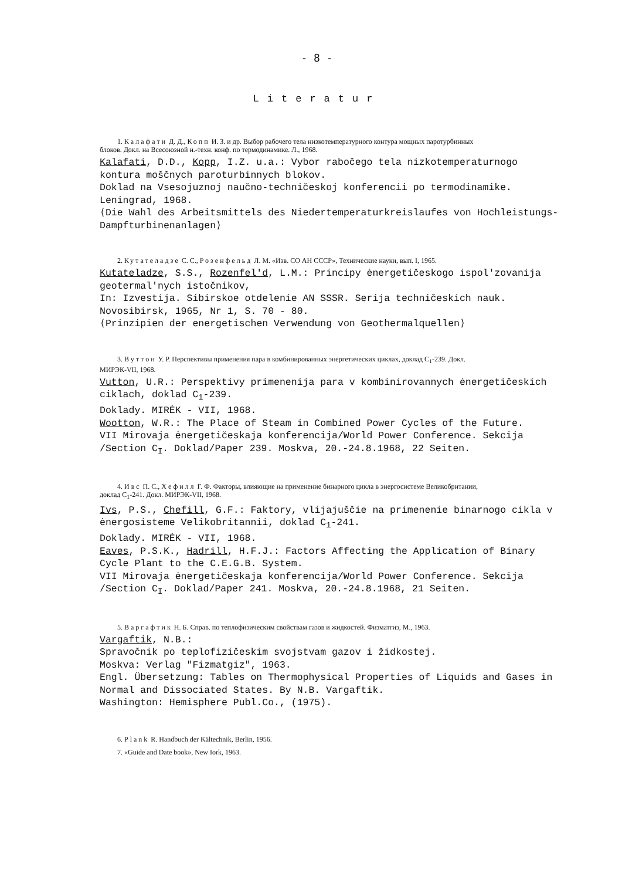- 8 -
Literatur
1. Калафати Д. Д., Копп И. З. и др. Выбор рабочего тела низкотемпературного контура мощных паротурбинных блоков. Докл. на Всесоюзной н.-техн. конф. по термодинамике. Л., 1968.
Kalafati, D.D., Kopp, I.Z. u.a.: Vybor rabočego tela nizkotemperaturnogo kontura moščnych paroturbinnych blokov.
Doklad na Vsesojuznoj naučno-techničeskoj konferencii po termodinamike. Leningrad, 1968.
⟨Die Wahl des Arbeitsmittels des Niedertemperaturkreislaufes von Hochleistungs-Dampfturbinenanlagen⟩
2. Кутателадзе С. С., Розенфельд Л. М. «Изв. СО АН СССР», Технические науки, вып. I, 1965.
Kutateladze, S.S., Rozenfel'd, L.M.: Principy ėnergetičeskogo ispol'zovanija geotermal'nych istočnikov,
In: Izvestija. Sibirskoe otdelenie AN SSSR. Serija techničeskich nauk. Novosibirsk, 1965, Nr 1, S. 70 - 80.
⟨Prinzipien der energetischen Verwendung von Geothermalquellen⟩
3. Вуттон У. Р. Перспективы применения пара в комбинированных энергетических циклах, доклад C<sub>1</sub>-239. Докл. МИРЭК-VII, 1968.
Vutton, U.R.: Perspektivy primenenija para v kombinirovannych ėnergetičeskich ciklach, doklad C<sub>1</sub>-239.
Doklady. MIRĖK - VII, 1968.
Wootton, W.R.: The Place of Steam in Combined Power Cycles of the Future.
VII Mirovaja ėnergetičeskaja konferencija/World Power Conference. Sekcija /Section C<sub>I</sub>. Doklad/Paper 239. Moskva, 20.-24.8.1968, 22 Seiten.
4. Ивс П. С., Хефилл Г. Ф. Факторы, влияющие на применение бинарного цикла в энергосистеме Великобритании, доклад C<sub>1</sub>-241. Докл. МИРЭК-VII, 1968.
Ivs, P.S., Chefill, G.F.: Faktory, vlijajuščie na primenenie binarnogo cikla v ėnergosisteme Velikobritannii, doklad C<sub>1</sub>-241.
Doklady. MIRĖK - VII, 1968.
Eaves, P.S.K., Hadrill, H.F.J.: Factors Affecting the Application of Binary Cycle Plant to the C.E.G.B. System.
VII Mirovaja ėnergetičeskaja konferencija/World Power Conference. Sekcija /Section C<sub>I</sub>. Doklad/Paper 241. Moskva, 20.-24.8.1968, 21 Seiten.
5. Варгафтик Н. Б. Справ. по теплофизическим свойствам газов и жидкостей. Физматгиз, М., 1963.
Vargaftik, N.B.:
Spravočnik po teplofizičeskim svojstvam gazov i židkostej.
Moskva: Verlag "Fizmatgiz", 1963.
Engl. Übersetzung: Tables on Thermophysical Properties of Liquids and Gases in Normal and Dissociated States. By N.B. Vargaftik.
Washington: Hemisphere Publ.Co., (1975).
6. Plank R. Handbuch der Kältechnik, Berlin, 1956.
7. «Guide and Date book», New Iork, 1963.